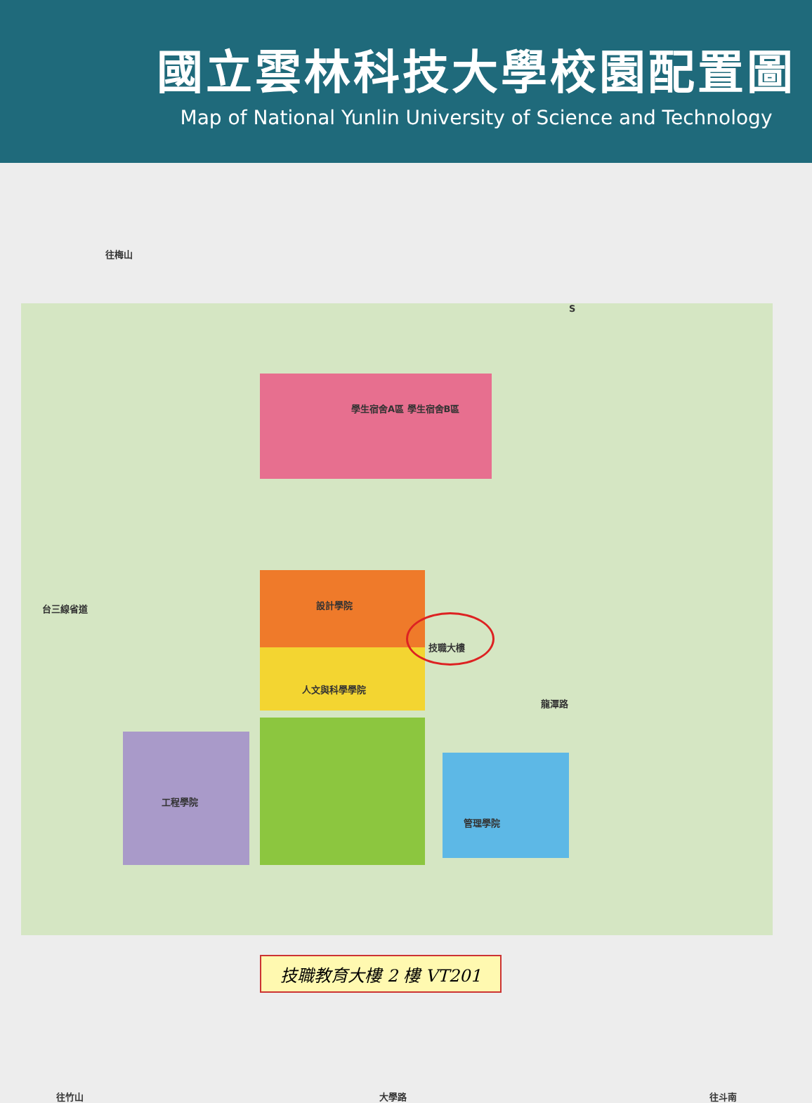國立雲林科技大學校園配置圖
Map of National Yunlin University of Science and Technology
往梅山
學生宿舍A區 學生宿舍B區
設計學院
技職大樓
人文與科學學院
工程學院
管理學院
龍潭路
台三線省道
往竹山 大學路 往斗南
S
技職教育大樓 2 樓 VT201